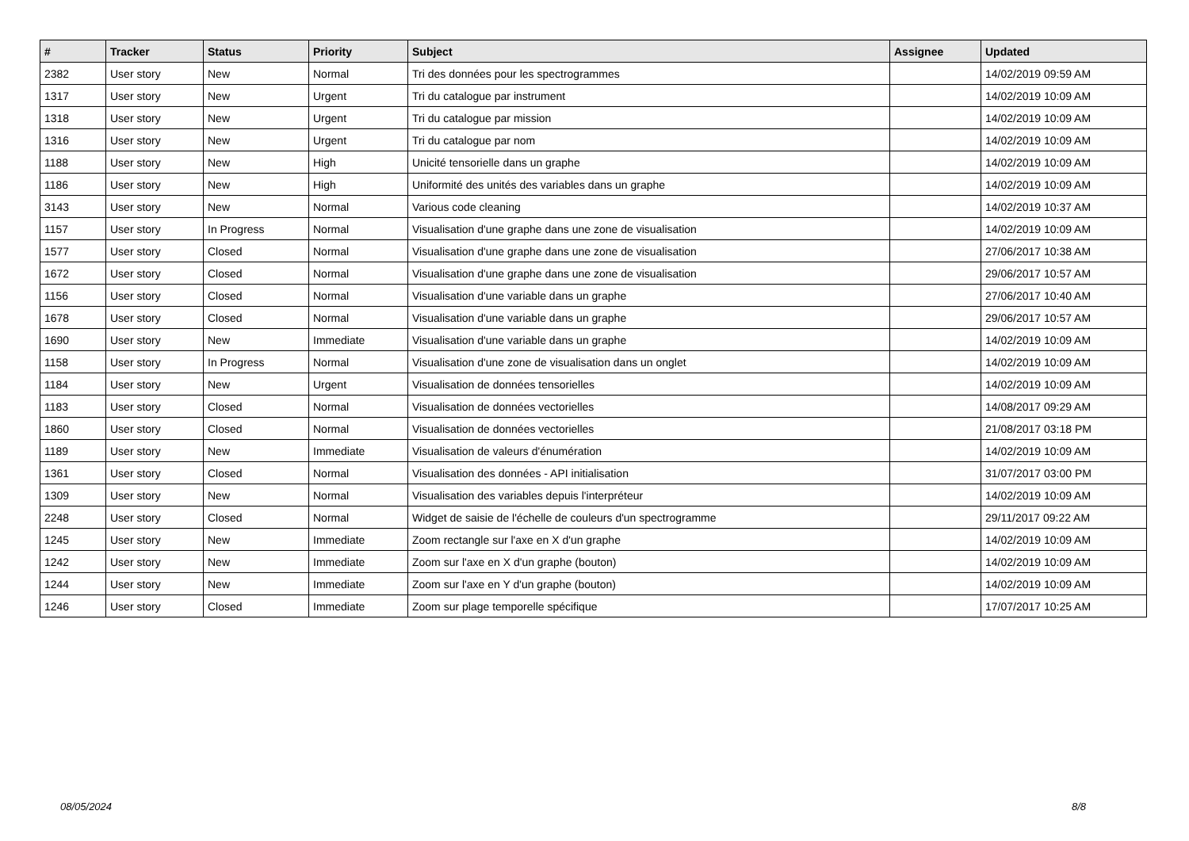| # | Tracker | Status | Priority | Subject | Assignee | Updated |
| --- | --- | --- | --- | --- | --- | --- |
| 2382 | User story | New | Normal | Tri des données pour les spectrogrammes | | 14/02/2019 09:59 AM |
| 1317 | User story | New | Urgent | Tri du catalogue par instrument | | 14/02/2019 10:09 AM |
| 1318 | User story | New | Urgent | Tri du catalogue par mission | | 14/02/2019 10:09 AM |
| 1316 | User story | New | Urgent | Tri du catalogue par nom | | 14/02/2019 10:09 AM |
| 1188 | User story | New | High | Unicité tensorielle dans un graphe | | 14/02/2019 10:09 AM |
| 1186 | User story | New | High | Uniformité des unités des variables dans un graphe | | 14/02/2019 10:09 AM |
| 3143 | User story | New | Normal | Various code cleaning | | 14/02/2019 10:37 AM |
| 1157 | User story | In Progress | Normal | Visualisation d'une graphe dans une zone de visualisation | | 14/02/2019 10:09 AM |
| 1577 | User story | Closed | Normal | Visualisation d'une graphe dans une zone de visualisation | | 27/06/2017 10:38 AM |
| 1672 | User story | Closed | Normal | Visualisation d'une graphe dans une zone de visualisation | | 29/06/2017 10:57 AM |
| 1156 | User story | Closed | Normal | Visualisation d'une variable dans un graphe | | 27/06/2017 10:40 AM |
| 1678 | User story | Closed | Normal | Visualisation d'une variable dans un graphe | | 29/06/2017 10:57 AM |
| 1690 | User story | New | Immediate | Visualisation d'une variable dans un graphe | | 14/02/2019 10:09 AM |
| 1158 | User story | In Progress | Normal | Visualisation d'une zone de visualisation dans un onglet | | 14/02/2019 10:09 AM |
| 1184 | User story | New | Urgent | Visualisation de données tensorielles | | 14/02/2019 10:09 AM |
| 1183 | User story | Closed | Normal | Visualisation de données vectorielles | | 14/08/2017 09:29 AM |
| 1860 | User story | Closed | Normal | Visualisation de données vectorielles | | 21/08/2017 03:18 PM |
| 1189 | User story | New | Immediate | Visualisation de valeurs d'énumération | | 14/02/2019 10:09 AM |
| 1361 | User story | Closed | Normal | Visualisation des données - API initialisation | | 31/07/2017 03:00 PM |
| 1309 | User story | New | Normal | Visualisation des variables depuis l'interpréteur | | 14/02/2019 10:09 AM |
| 2248 | User story | Closed | Normal | Widget de saisie de l'échelle de couleurs d'un spectrogramme | | 29/11/2017 09:22 AM |
| 1245 | User story | New | Immediate | Zoom rectangle sur l'axe en X d'un graphe | | 14/02/2019 10:09 AM |
| 1242 | User story | New | Immediate | Zoom sur l'axe en X d'un graphe (bouton) | | 14/02/2019 10:09 AM |
| 1244 | User story | New | Immediate | Zoom sur l'axe en Y d'un graphe (bouton) | | 14/02/2019 10:09 AM |
| 1246 | User story | Closed | Immediate | Zoom sur plage temporelle spécifique | | 17/07/2017 10:25 AM |
08/05/2024 8/8